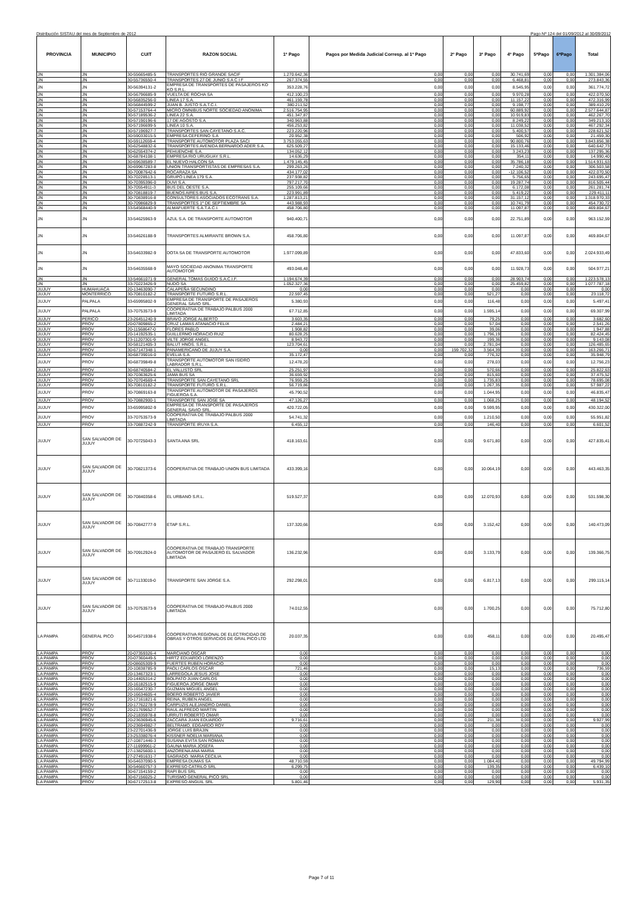Distribución SISTAU del mes de Septiembre de 2012 Pago Nº 124 del 01/09/2012 al 30/09/2012
| PROVINCIA | MUNICIPIO | CUIT | RAZON SOCIAL | 1º Pago | Pagos por Medida Judicial Corresp. al 1º Pago | 2º Pago | 3º Pago | 4º Pago | 5*Pago | 6*Pago | Total |
| --- | --- | --- | --- | --- | --- | --- | --- | --- | --- | --- | --- |
| JN | JN | 30-55665485-5 | TRANSPORTES RIO GRANDE SACIF | 1.270.642,36 | 0,00 | 0,00 | 0,00 | 30.741,69 | 0,00 | 0,00 | 1.301.384,06 |
| JN | JN | 30-55736550-4 | TRANSPORTES 27 DE JUNIO S A C I F | 267.374,55 | 0,00 | 0,00 | 0,00 | 6.468,81 | 0,00 | 0,00 | 273.843,36 |
| JN | JN | 30-56394131-2 | EMPRESA DE TRANSPORTES DE PASAJEROS KO KO S.R.L. | 353.228,76 | 0,00 | 0,00 | 0,00 | 8.545,95 | 0,00 | 0,00 | 361.774,72 |
| JN | JN | 30-56796685-9 | VUELTA DE ROCHA SA | 412.100,23 | 0,00 | 0,00 | 0,00 | 9.970,28 | 0,00 | 0,00 | 422.070,50 |
| JN | JN | 30-56835256-0 | LINEA 17 S.A. | 461.159,78 | 0,00 | 0,00 | 0,00 | 11.157,22 | 0,00 | 0,00 | 472.316,99 |
| JN | JN | 30-56844599-2 | JUAN B. JUSTO S.A.T.C.I. | 380.211,52 | 0,00 | 0,00 | 0,00 | 9.198,77 | 0,00 | 0,00 | 389.410,29 |
| JN | JN | 30-57153764-4 | MICRO OMNIBUS NORTE SOCIEDAD ANONIMA | 2.516.754,95 | 0,00 | 0,00 | 0,00 | 60.889,92 | 0,00 | 0,00 | 2.577.644,87 |
| JN | JN | 30-57189536-2 | LINEA 22 S.A. | 451.347,87 | 0,00 | 0,00 | 0,00 | 10.919,83 | 0,00 | 0,00 | 462.267,70 |
| JN | JN | 30-57190196-6 | 17 DE AGOSTO S.A. | 340.963,88 | 0,00 | 0,00 | 0,00 | 8.249,22 | 0,00 | 0,00 | 349.213,10 |
| JN | JN | 30-57196699-5 | LINEA 10 S.A. | 456.253,82 | 0,00 | 0,00 | 0,00 | 11.038,52 | 0,00 | 0,00 | 467.292,34 |
| JN | JN | 30-57196927-7 | TRANSPORTES SAN CAYETANO S.A.C. | 223.220,96 | 0,00 | 0,00 | 0,00 | 5.400,57 | 0,00 | 0,00 | 228.621,52 |
| JN | JN | 30-59033015-5 | EMPRESA CEFERINO S.A | 20.952,38 | 0,00 | 0,00 | 0,00 | 506,92 | 0,00 | 0,00 | 21.459,30 |
| JN | JN | 30-59112659-4 | TRANSPORTE AUTOMOTOR PLAZA SACI | 3.753.055,63 | 0,00 | 0,00 | 0,00 | 90.800,76 | 0,00 | 0,00 | 3.843.856,38 |
| JN | JN | 30-62548832-6 | TRANSPORTES AVENIDA BERNARDO ADER S.A. | 625.509,27 | 0,00 | 0,00 | 0,00 | 15.133,46 | 0,00 | 0,00 | 640.642,73 |
| JN | JN | 30-62554374-2 | PEHUENCHE S.A. | 134.052,12 | 0,00 | 0,00 | 0,00 | 3.243,23 | 0,00 | 0,00 | 137.295,36 |
| JN | JN | 30-68784108-1 | EMPRESA RIO URUGUAY S.R.L. | 14.636,29 | 0,00 | 0,00 | 0,00 | 354,11 | 0,00 | 0,00 | 14.990,40 |
| JN | JN | 30-69638589-7 | EL NUEVO HALCON SA | 1.479.145,45 | 0,00 | 0,00 | 0,00 | 35.786,18 | 0,00 | 0,00 | 1.514.931,63 |
| JN | JN | 30-69967283-8 | UNION TRANSPORTISTAS DE EMPRESAS S.A. | 299.263,26 | 0,00 | 0,00 | 0,00 | 7.240,32 | 0,00 | 0,00 | 306.503,58 |
| JN | JN | 30-70087642-6 | ROCARAZA SA | 434.177,02 | 0,00 | 0,00 | 0,00 | -12.106,52 | 0,00 | 0,00 | 422.070,50 |
| JN | JN | 30-70228513-1 | GRUPO LINEA 179 S.A. | 237.938,82 | 0,00 | 0,00 | 0,00 | 5.756,65 | 0,00 | 0,00 | 243.695,47 |
| JN | JN | 30-70395396-0 | DUVI S.A. | 797.217,70 | 0,00 | 0,00 | 0,00 | 19.287,74 | 0,00 | 0,00 | 816.505,44 |
| JN | JN | 30-70554911-3 | BUS DEL OESTE S.A. | 255.109,66 | 0,00 | 0,00 | 0,00 | 6.172,08 | 0,00 | 0,00 | 261.281,74 |
| JN | JN | 30-70818819-7 | BUENOS AIRES BUS S.A. | 223.991,89 | 0,00 | 0,00 | 0,00 | 5.419,22 | 0,00 | 0,00 | 229.411,11 |
| JN | JN | 30-70838916-8 | CONSULTORES ASOCIADOS ECOTRANS S.A. | 1.287.813,21 | 0,00 | 0,00 | 0,00 | 31.157,12 | 0,00 | 0,00 | 1.318.970,33 |
| JN | JN | 30-70986829-9 | TRANSPORTES 1º DE SEPTIEMBRE SA | 443.988,93 | 0,00 | 0,00 | 0,00 | 10.741,79 | 0,00 | 0,00 | 454.730,72 |
| JN | JN | 33-54568440-9 | ALMAFUERTE S.A.T.A.C.I. | 458.706,80 | 0,00 | 0,00 | 0,00 | 11.097,87 | 0,00 | 0,00 | 469.804,67 |
| JN | JN | 33-54625963-9 | AZUL S.A. DE TRANSPORTE AUTOMOTOR | 940.400,71 | 0,00 | 0,00 | 0,00 | 22.751,89 | 0,00 | 0,00 | 963.152,59 |
| JN | JN | 33-54626188-9 | TRANSPORTES ALMIRANTE BROWN S.A. | 458.706,80 | 0,00 | 0,00 | 0,00 | 11.097,87 | 0,00 | 0,00 | 469.804,67 |
| JN | JN | 33-54633982-9 | DOTA SA DE TRANSPORTE AUTOMOTOR | 1.977.099,89 | 0,00 | 0,00 | 0,00 | 47.833,60 | 0,00 | 0,00 | 2.024.933,49 |
| JN | JN | 33-54635568-9 | MAYO SOCIEDAD ANONIMA TRANSPORTE AUTOMOTOR | 493.048,48 | 0,00 | 0,00 | 0,00 | 11.928,73 | 0,00 | 0,00 | 504.977,21 |
| JN | JN | 33-54661071-9 | GENERAL TOMAS GUIDO S.A.C.I.F. | 1.194.674,39 | 0,00 | 0,00 | 0,00 | 28.903,74 | 0,00 | 0,00 | 1.223.578,13 |
| JN | JN | 33-70223426-9 | NUDO SA | 1.052.327,36 | 0,00 | 0,00 | 0,00 | 25.459,82 | 0,00 | 0,00 | 1.077.787,18 |
| JUJUY | HUMAHUACA | 20-13463090-7 | CALAPEÑA SECUNDINO | 0,00 | 0,00 | 0,00 | 0,00 | 0,00 | 0,00 | 0,00 | 0,00 |
| JUJUY | MONTERRICO | 30-70810182-2 | TRANSPORTE FUTURO S.R.L. | 22.597,45 | 0,00 | 0,00 | 521,27 | 0,00 | 0,00 | 0,00 | 23.118,72 |
| JUJUY | PALPALA | 33-65995802-9 | EMPRESA DE TRANSPORTE DE PASAJEROS GENERAL SAVIO SRL. | 5.380,93 | 0,00 | 0,00 | 116,48 | 0,00 | 0,00 | 0,00 | 5.497,41 |
| JUJUY | PALPALA | 33-70753573-9 | COOPERATIVA DE TRABAJO PALBUS 2000 LIMITADA | 67.712,85 | 0,00 | 0,00 | 1.595,14 | 0,00 | 0,00 | 0,00 | 69.307,99 |
| JUJUY | PERICO | 23-26451240-9 | BRAVO JORGE ALBERTO | 3.603,35 | 0,00 | 0,00 | 79,25 | 0,00 | 0,00 | 0,00 | 3.682,60 |
| JUJUY | PROV | 20-07809865-2 | CRUZ LAMAS ATANACIO FELIX | 2.484,21 | 0,00 | 0,00 | 57,04 | 0,00 | 0,00 | 0,00 | 2.541,26 |
| JUJUY | PROV | 20-11568647-0 | FLORES PABLO | 1.908,82 | 0,00 | 0,00 | 39,06 | 0,00 | 0,00 | 0,00 | 1.947,88 |
| JUJUY | PROV | 20-14192535-1 | GUILLERMO HORACIO RUIZ | 80.628,25 | 0,00 | 0,00 | 1.796,19 | 0,00 | 0,00 | 0,00 | 82.424,45 |
| JUJUY | PROV | 23-11207301-9 | VILTE JORGE ANGEL | 8.943,72 | 0,00 | 0,00 | 199,36 | 0,00 | 0,00 | 0,00 | 9.143,08 |
| JUJUY | PROV | 30-58121405-3 | BALUT HNOS. S.R.L. | 123.704,61 | 0,00 | 0,00 | 2.781,04 | 0,00 | 0,00 | 0,00 | 126.485,65 |
| JUJUY | PROV | 30-67147348-1 | PANAMERICANO DE JUJUY S.A. | 0,00 | 0,00 | 159.702,32 | 3.564,39 | 0,00 | 0,00 | 0,00 | 163.266,71 |
| JUJUY | PROV | 30-68739016-0 | EVELIA S.A. | 35.172,47 | 0,00 | 0,00 | 776,32 | 0,00 | 0,00 | 0,00 | 35.948,79 |
| JUJUY | PROV | 30-68739849-8 | TRANSPORTE AUTOMOTOR SAN ISIDRO LABRADOR S.R.L. | 12.478,20 | 0,00 | 0,00 | 278,03 | 0,00 | 0,00 | 0,00 | 12.756,23 |
| JUJUY | PROV | 30-68740584-2 | EL VALLISTO SRL | 25.251,97 | 0,00 | 0,00 | 570,66 | 0,00 | 0,00 | 0,00 | 25.822,63 |
| JUJUY | PROV | 30-70363625-6 | JAMA BUS SA | 36.659,92 | 0,00 | 0,00 | 815,60 | 0,00 | 0,00 | 0,00 | 37.475,52 |
| JUJUY | PROV | 30-70704569-4 | TRANSPORTE SAN CAYETANO SRL | 76.959,25 | 0,00 | 0,00 | 1.735,83 | 0,00 | 0,00 | 0,00 | 78.695,08 |
| JUJUY | PROV | 30-70810182-2 | TRANSPORTE FUTURO S.R.L. | 56.719,86 | 0,00 | 0,00 | 1.267,35 | 0,00 | 0,00 | 0,00 | 57.987,22 |
| JUJUY | PROV | 30-70869163-8 | TRANSPORTE AUTOMOTOR DE PASAJEROS FIGUEROA S.A. | 45.790,52 | 0,00 | 0,00 | 1.044,95 | 0,00 | 0,00 | 0,00 | 46.835,47 |
| JUJUY | PROV | 30-70882900-1 | TRANSPORTE SAN JOSE SA | 47.126,27 | 0,00 | 0,00 | 1.068,25 | 0,00 | 0,00 | 0,00 | 48.194,52 |
| JUJUY | PROV | 33-65995802-9 | EMPRESA DE TRANSPORTE DE PASAJEROS GENERAL SAVIO SRL. | 420.722,05 | 0,00 | 0,00 | 9.599,95 | 0,00 | 0,00 | 0,00 | 430.322,00 |
| JUJUY | PROV | 33-70753573-9 | COOPERATIVA DE TRABAJO PALBUS 2000 LIMITADA | 54.741,32 | 0,00 | 0,00 | 1.210,50 | 0,00 | 0,00 | 0,00 | 55.951,82 |
| JUJUY | PROV | 33-70887242-9 | TRANSPORTE IRUYA S.A. | 6.455,12 | 0,00 | 0,00 | 146,40 | 0,00 | 0,00 | 0,00 | 6.601,52 |
| JUJUY | SAN SALVADOR DE JUJUY | 30-70725043-3 | SANTA ANA SRL | 418.163,61 | 0,00 | 0,00 | 9.671,80 | 0,00 | 0,00 | 0,00 | 427.835,41 |
| JUJUY | SAN SALVADOR DE JUJUY | 30-70821373-6 | COOPERATIVA DE TRABAJO UNION BUS LIMITADA | 433.399,16 | 0,00 | 0,00 | 10.064,19 | 0,00 | 0,00 | 0,00 | 443.463,35 |
| JUJUY | SAN SALVADOR DE JUJUY | 30-70840358-6 | EL URBANO S.R.L. | 519.527,37 | 0,00 | 0,00 | 12.070,93 | 0,00 | 0,00 | 0,00 | 531.598,30 |
| JUJUY | SAN SALVADOR DE JUJUY | 30-70842777-9 | ETAP S.R.L. | 137.320,66 | 0,00 | 0,00 | 3.152,42 | 0,00 | 0,00 | 0,00 | 140.473,09 |
| JUJUY | SAN SALVADOR DE JUJUY | 30-70912924-0 | COOPERATIVA DE TRABAJO TRANSPORTE AUTOMOTOR DE PASAJERO EL SALVADOR LIMITADA | 136.232,96 | 0,00 | 0,00 | 3.133,79 | 0,00 | 0,00 | 0,00 | 139.366,75 |
| JUJUY | SAN SALVADOR DE JUJUY | 30-71133019-0 | TRANSPORTE SAN JORGE S.A. | 292.298,01 | 0,00 | 0,00 | 6.817,13 | 0,00 | 0,00 | 0,00 | 299.115,14 |
| JUJUY | SAN SALVADOR DE JUJUY | 33-70753573-9 | COOPERATIVA DE TRABAJO PALBUS 2000 LIMITADA | 74.012,55 | 0,00 | 0,00 | 1.700,25 | 0,00 | 0,00 | 0,00 | 75.712,80 |
| LA PAMPA | GENERAL PICO | 30-54571938-6 | COOPERATIVA REGIONAL DE ELECTRICIDAD DE OBRAS Y OTROS SERVICIOS DE GRAL PICO LTD | 20.037,35 | 0,00 | 0,00 | 458,11 | 0,00 | 0,00 | 0,00 | 20.495,47 |
| LA PAMPA | PROV | 20-07359326-4 | MARCIANO OSCAR | 0,00 | 0,00 | 0,00 | 0,00 | 0,00 | 0,00 | 0,00 | 0,00 |
| LA PAMPA | PROV | 20-07360449-5 | HIRTZ EDUARDO LORENZO | 0,00 | 0,00 | 0,00 | 0,00 | 0,00 | 0,00 | 0,00 | 0,00 |
| LA PAMPA | PROV | 20-08605309-9 | FUERTES RUBEN HORACIO | 0,00 | 0,00 | 0,00 | 0,00 | 0,00 | 0,00 | 0,00 | 0,00 |
| LA PAMPA | PROV | 20-10838785-9 | PAOLI CARLOS OSCAR | 721,46 | 0,00 | 0,00 | 15,13 | 0,00 | 0,00 | 0,00 | 736,59 |
| LA PAMPA | PROV | 20-13467323-1 | LARREGOLA JESUS JOSE | 0,00 | 0,00 | 0,00 | 0,00 | 0,00 | 0,00 | 0,00 | 0,00 |
| LA PAMPA | PROV | 20-14405314-2 | BOLPATO JUAN CARLOS | 0,00 | 0,00 | 0,00 | 0,00 | 0,00 | 0,00 | 0,00 | 0,00 |
| LA PAMPA | PROV | 20-16182515-9 | FIGUEROA JORGE OMAR | 0,00 | 0,00 | 0,00 | 0,00 | 0,00 | 0,00 | 0,00 | 0,00 |
| LA PAMPA | PROV | 20-16547230-7 | GUZMAN MIGUEL ANGEL | 0,00 | 0,00 | 0,00 | 0,00 | 0,00 | 0,00 | 0,00 | 0,00 |
| LA PAMPA | PROV | 20-16634605-4 | BOERO ROBERTO JAVIER | 0,00 | 0,00 | 0,00 | 0,00 | 0,00 | 0,00 | 0,00 | 0,00 |
| LA PAMPA | PROV | 20-17161821-6 | REINA, RUBEN ANGEL | 0,00 | 0,00 | 0,00 | 0,00 | 0,00 | 0,00 | 0,00 | 0,00 |
| LA PAMPA | PROV | 20-17762278-9 | CARPUZIS ALEJANDRO DANIEL | 0,00 | 0,00 | 0,00 | 0,00 | 0,00 | 0,00 | 0,00 | 0,00 |
| LA PAMPA | PROV | 20-21769652-7 | RAUL ALFREDO MARTIN | 0,00 | 0,00 | 0,00 | 0,00 | 0,00 | 0,00 | 0,00 | 0,00 |
| LA PAMPA | PROV | 20-21835978-8 | URRUTI ROBERTO OMAR | 0,00 | 0,00 | 0,00 | 0,00 | 0,00 | 0,00 | 0,00 | 0,00 |
| LA PAMPA | PROV | 20-23636945-6 | ZACCARA JUAN EDUARDO | 9.716,61 | 0,00 | 0,00 | 211,38 | 0,00 | 0,00 | 0,00 | 9.927,99 |
| LA PAMPA | PROV | 20-23694982-7 | BELTRAMO, EDGARDO ROY | 0,00 | 0,00 | 0,00 | 0,00 | 0,00 | 0,00 | 0,00 | 0,00 |
| LA PAMPA | PROV | 23-22701436-9 | JORGE LUIS BRAJIN | 0,00 | 0,00 | 0,00 | 0,00 | 0,00 | 0,00 | 0,00 | 0,00 |
| LA PAMPA | PROV | 23-25338076-4 | KISSNER NOELIA MARIANA | 0,00 | 0,00 | 0,00 | 0,00 | 0,00 | 0,00 | 0,00 | 0,00 |
| LA PAMPA | PROV | 27-10871446-3 | SUSANA EVITA SAN ROMAN | 0,00 | 0,00 | 0,00 | 0,00 | 0,00 | 0,00 | 0,00 | 0,00 |
| LA PAMPA | PROV | 27-11699961-2 | GAUNA MARIA JOSEFA | 0,00 | 0,00 | 0,00 | 0,00 | 0,00 | 0,00 | 0,00 | 0,00 |
| LA PAMPA | PROV | 27-13825600-1 | ANZORENA ANA MARIA | 0,00 | 0,00 | 0,00 | 0,00 | 0,00 | 0,00 | 0,00 | 0,00 |
| LA PAMPA | PROV | 27-27491631-7 | SAGRADO. MARIA CECILIA | 0,00 | 0,00 | 0,00 | 0,00 | 0,00 | 0,00 | 0,00 | 0,00 |
| LA PAMPA | PROV | 30-54637090-5 | EMPRESA DUMAS SA | 48.710,59 | 0,00 | 0,00 | 1.084,40 | 0,00 | 0,00 | 0,00 | 49.794,99 |
| LA PAMPA | PROV | 30-54660757-3 | EXPRESO CATRILO SRL | 6.299,75 | 0,00 | 0,00 | 139,35 | 0,00 | 0,00 | 0,00 | 6.439,10 |
| LA PAMPA | PROV | 30-67154159-2 | RAPI BUS SRL | 0,00 | 0,00 | 0,00 | 0,00 | 0,00 | 0,00 | 0,00 | 0,00 |
| LA PAMPA | PROV | 30-67156025-2 | TURISMO GENERAL PICO SRL | 0,00 | 0,00 | 0,00 | 0,00 | 0,00 | 0,00 | 0,00 | 0,00 |
| LA PAMPA | PROV | 30-67172513-8 | EXPRESO ANGUIL SRL | 5.801,46 | 0,00 | 0,00 | 129,90 | 0,00 | 0,00 | 0,00 | 5.931,35 |
Page 7 of 11